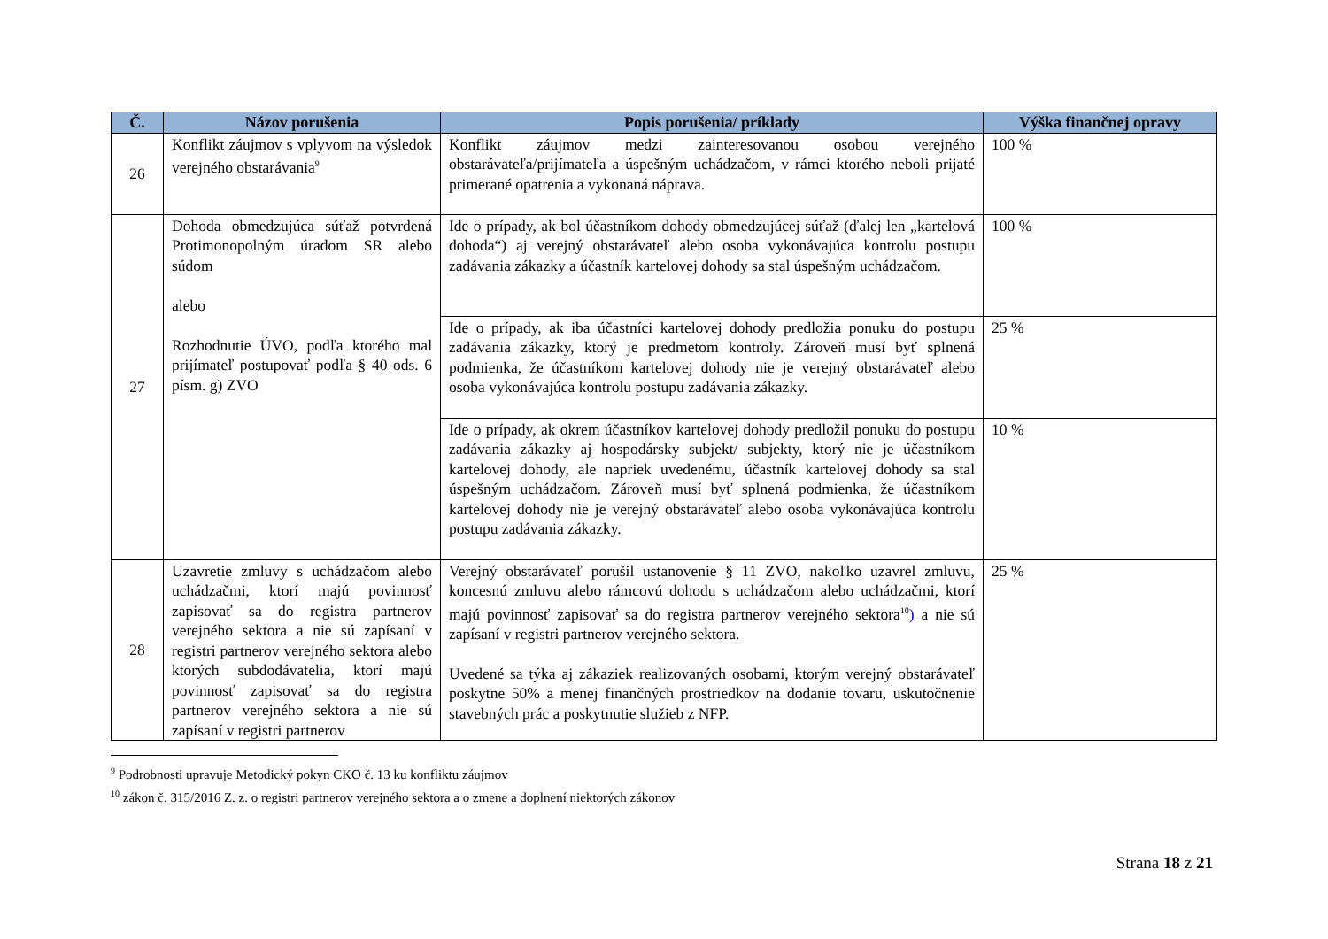| Č. | Názov porušenia | Popis porušenia/ príklady | Výška finančnej opravy |
| --- | --- | --- | --- |
| 26 | Konflikt záujmov s vplyvom na výsledok verejného obstarávania<sup>9</sup> | Konflikt záujmov medzi zainteresovanou osobou verejného obstarávateľa/prijímateľa a úspešným uchádzačom, v rámci ktorého neboli prijaté primerané opatrenia a vykonaná náprava. | 100 % |
| 27 | Dohoda obmedzujúca súťaž potvrdená Protimonopolným úradom SR alebo súdom alebo Rozhodnutie ÚVO, podľa ktorého mal prijímateľ postupovať podľa § 40 ods. 6 písm. g) ZVO | Ide o prípady, ak bol účastníkom dohody obmedzujúcej súťaž (ďalej len „kartelová dohoda“) aj verejný obstarávateľ alebo osoba vykonávajúca kontrolu postupu zadávania zákazky a účastník kartelovej dohody sa stal úspešným uchádzačom. | 100 % |
| | | Ide o prípady, ak iba účastníci kartelovej dohody predložia ponuku do postupu zadávania zákazky, ktorý je predmetom kontroly. Zároveň musí byť splnená podmienka, že účastníkom kartelovej dohody nie je verejný obstarávateľ alebo osoba vykonávajúca kontrolu postupu zadávania zákazky. | 25 % |
| | | Ide o prípady, ak okrem účastníkov kartelovej dohody predložil ponuku do postupu zadávania zákazky aj hospodársky subjekt/ subjekty, ktorý nie je účastníkom kartelovej dohody, ale napriek uvedenému, účastník kartelovej dohody sa stal úspešným uchádzačom. Zároveň musí byť splnená podmienka, že účastníkom kartelovej dohody nie je verejný obstarávateľ alebo osoba vykonávajúca kontrolu postupu zadávania zákazky. | 10 % |
| 28 | Uzavretie zmluvy s uchádzačom alebo uchádzačmi, ktorí majú povinnosť zapisovať sa do registra partnerov verejného sektora a nie sú zapísaní v registri partnerov verejného sektora alebo ktorých subdodávatelia, ktorí majú povinnosť zapisovať sa do registra partnerov verejného sektora a nie sú zapísaní v registri partnerov | Verejný obstarávateľ porušil ustanovenie § 11 ZVO, nakoľko uzavrel zmluvu, koncesnú zmluvu alebo rámcovú dohodu s uchádzačom alebo uchádzačmi, ktorí majú povinnosť zapisovať sa do registra partnerov verejného sektora<sup>10</sup> ) a nie sú zapísaní v registri partnerov verejného sektora. Uvedené sa týka aj zákaziek realizovaných osobami, ktorým verejný obstarávateľ poskytne 50% a menej finančných prostriedkov na dodanie tovaru, uskutočnenie stavebných prác a poskytnutie služieb z NFP. | 25 % |
<sup>9</sup> Podrobnosti upravuje Metodický pokyn CKO č. 13 ku konfliktu záujmov
<sup>10</sup> zákon č. 315/2016 Z. z. o registri partnerov verejného sektora a o zmene a doplnení niektorých zákonov
Strana 18 z 21